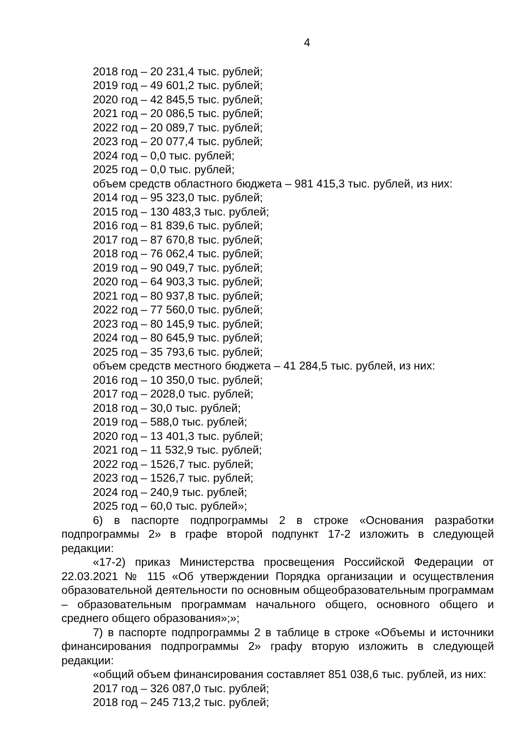4
2018 год – 20 231,4 тыс. рублей;
2019 год – 49 601,2 тыс. рублей;
2020 год – 42 845,5 тыс. рублей;
2021 год – 20 086,5 тыс. рублей;
2022 год – 20 089,7 тыс. рублей;
2023 год – 20 077,4 тыс. рублей;
2024 год – 0,0 тыс. рублей;
2025 год – 0,0 тыс. рублей;
объем средств областного бюджета – 981 415,3 тыс. рублей, из них:
2014 год – 95 323,0 тыс. рублей;
2015 год – 130 483,3 тыс. рублей;
2016 год – 81 839,6 тыс. рублей;
2017 год – 87 670,8 тыс. рублей;
2018 год – 76 062,4 тыс. рублей;
2019 год – 90 049,7 тыс. рублей;
2020 год – 64 903,3 тыс. рублей;
2021 год – 80 937,8 тыс. рублей;
2022 год – 77 560,0 тыс. рублей;
2023 год – 80 145,9 тыс. рублей;
2024 год – 80 645,9 тыс. рублей;
2025 год – 35 793,6 тыс. рублей;
объем средств местного бюджета – 41 284,5 тыс. рублей, из них:
2016 год – 10 350,0 тыс. рублей;
2017 год – 2028,0 тыс. рублей;
2018 год – 30,0 тыс. рублей;
2019 год – 588,0 тыс. рублей;
2020 год – 13 401,3 тыс. рублей;
2021 год – 11 532,9 тыс. рублей;
2022 год – 1526,7 тыс. рублей;
2023 год – 1526,7 тыс. рублей;
2024 год – 240,9 тыс. рублей;
2025 год – 60,0 тыс. рублей»;
6) в паспорте подпрограммы 2 в строке «Основания разработки подпрограммы 2» в графе второй подпункт 17-2 изложить в следующей редакции:
«17-2) приказ Министерства просвещения Российской Федерации от 22.03.2021 № 115 «Об утверждении Порядка организации и осуществления образовательной деятельности по основным общеобразовательным программам – образовательным программам начального общего, основного общего и среднего общего образования»;»;
7) в паспорте подпрограммы 2 в таблице в строке «Объемы и источники финансирования подпрограммы 2» графу вторую изложить в следующей редакции:
«общий объем финансирования составляет 851 038,6 тыс. рублей, из них:
2017 год – 326 087,0 тыс. рублей;
2018 год – 245 713,2 тыс. рублей;